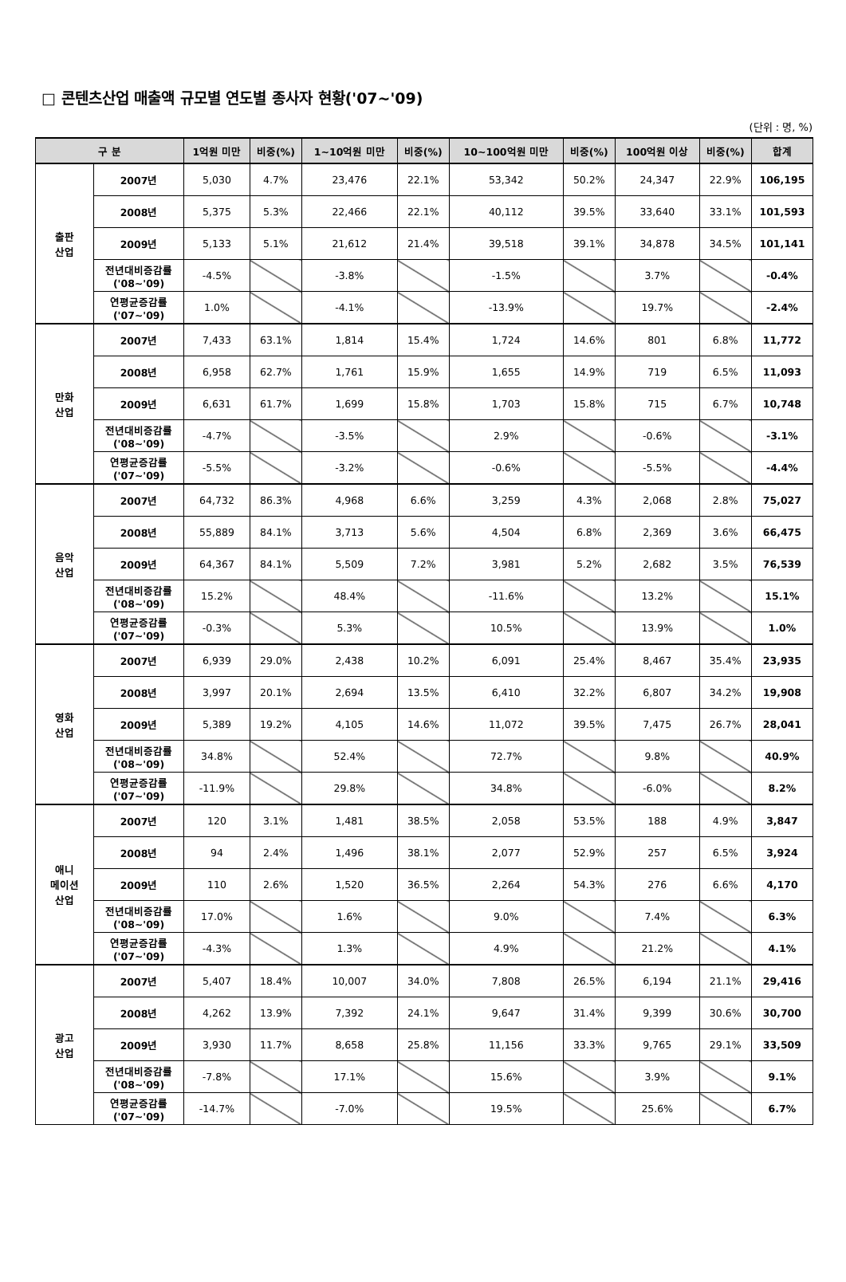□ 콘텐츠산업 매출액 규모별 연도별 종사자 현황('07~'09)
(단위 : 명, %)
| 구 분 | | 1억원 미만 | 비중(%) | 1~10억원 미만 | 비중(%) | 10~100억원 미만 | 비중(%) | 100억원 이상 | 비중(%) | 합계 |
| --- | --- | --- | --- | --- | --- | --- | --- | --- | --- | --- |
| 출판 산업 | 2007년 | 5,030 | 4.7% | 23,476 | 22.1% | 53,342 | 50.2% | 24,347 | 22.9% | 106,195 |
| | 2008년 | 5,375 | 5.3% | 22,466 | 22.1% | 40,112 | 39.5% | 33,640 | 33.1% | 101,593 |
| | 2009년 | 5,133 | 5.1% | 21,612 | 21.4% | 39,518 | 39.1% | 34,878 | 34.5% | 101,141 |
| | 전년대비증감률 ('08~'09) | -4.5% | | -3.8% | | -1.5% | | 3.7% | | -0.4% |
| | 연평균증감률 ('07~'09) | 1.0% | | -4.1% | | -13.9% | | 19.7% | | -2.4% |
| 만화 산업 | 2007년 | 7,433 | 63.1% | 1,814 | 15.4% | 1,724 | 14.6% | 801 | 6.8% | 11,772 |
| | 2008년 | 6,958 | 62.7% | 1,761 | 15.9% | 1,655 | 14.9% | 719 | 6.5% | 11,093 |
| | 2009년 | 6,631 | 61.7% | 1,699 | 15.8% | 1,703 | 15.8% | 715 | 6.7% | 10,748 |
| | 전년대비증감률 ('08~'09) | -4.7% | | -3.5% | | 2.9% | | -0.6% | | -3.1% |
| | 연평균증감률 ('07~'09) | -5.5% | | -3.2% | | -0.6% | | -5.5% | | -4.4% |
| 음악 산업 | 2007년 | 64,732 | 86.3% | 4,968 | 6.6% | 3,259 | 4.3% | 2,068 | 2.8% | 75,027 |
| | 2008년 | 55,889 | 84.1% | 3,713 | 5.6% | 4,504 | 6.8% | 2,369 | 3.6% | 66,475 |
| | 2009년 | 64,367 | 84.1% | 5,509 | 7.2% | 3,981 | 5.2% | 2,682 | 3.5% | 76,539 |
| | 전년대비증감률 ('08~'09) | 15.2% | | 48.4% | | -11.6% | | 13.2% | | 15.1% |
| | 연평균증감률 ('07~'09) | -0.3% | | 5.3% | | 10.5% | | 13.9% | | 1.0% |
| 영화 산업 | 2007년 | 6,939 | 29.0% | 2,438 | 10.2% | 6,091 | 25.4% | 8,467 | 35.4% | 23,935 |
| | 2008년 | 3,997 | 20.1% | 2,694 | 13.5% | 6,410 | 32.2% | 6,807 | 34.2% | 19,908 |
| | 2009년 | 5,389 | 19.2% | 4,105 | 14.6% | 11,072 | 39.5% | 7,475 | 26.7% | 28,041 |
| | 전년대비증감률 ('08~'09) | 34.8% | | 52.4% | | 72.7% | | 9.8% | | 40.9% |
| | 연평균증감률 ('07~'09) | -11.9% | | 29.8% | | 34.8% | | -6.0% | | 8.2% |
| 애니 메이션 산업 | 2007년 | 120 | 3.1% | 1,481 | 38.5% | 2,058 | 53.5% | 188 | 4.9% | 3,847 |
| | 2008년 | 94 | 2.4% | 1,496 | 38.1% | 2,077 | 52.9% | 257 | 6.5% | 3,924 |
| | 2009년 | 110 | 2.6% | 1,520 | 36.5% | 2,264 | 54.3% | 276 | 6.6% | 4,170 |
| | 전년대비증감률 ('08~'09) | 17.0% | | 1.6% | | 9.0% | | 7.4% | | 6.3% |
| | 연평균증감률 ('07~'09) | -4.3% | | 1.3% | | 4.9% | | 21.2% | | 4.1% |
| 광고 산업 | 2007년 | 5,407 | 18.4% | 10,007 | 34.0% | 7,808 | 26.5% | 6,194 | 21.1% | 29,416 |
| | 2008년 | 4,262 | 13.9% | 7,392 | 24.1% | 9,647 | 31.4% | 9,399 | 30.6% | 30,700 |
| | 2009년 | 3,930 | 11.7% | 8,658 | 25.8% | 11,156 | 33.3% | 9,765 | 29.1% | 33,509 |
| | 전년대비증감률 ('08~'09) | -7.8% | | 17.1% | | 15.6% | | 3.9% | | 9.1% |
| | 연평균증감률 ('07~'09) | -14.7% | | -7.0% | | 19.5% | | 25.6% | | 6.7% |